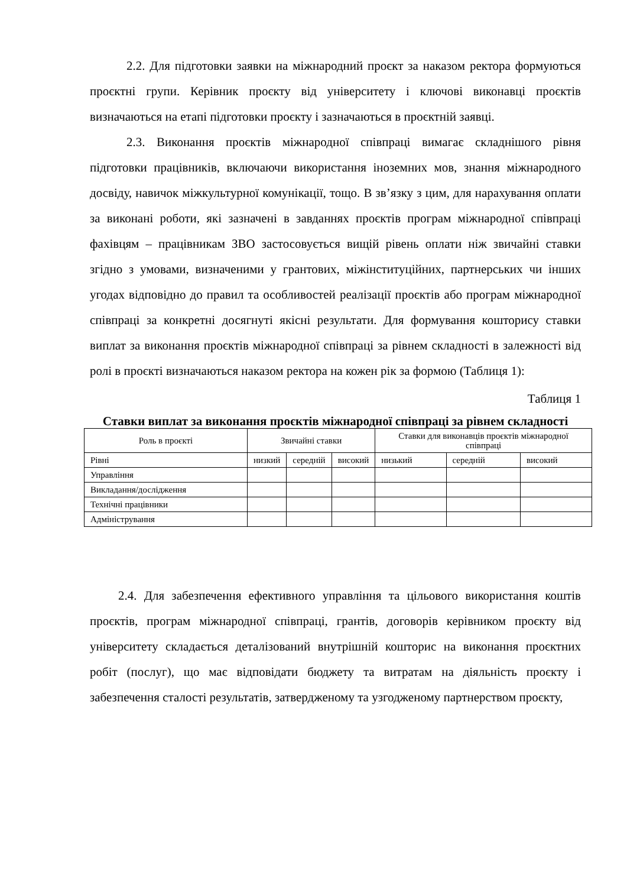2.2. Для підготовки заявки на міжнародний проєкт за наказом ректора формуються проєктні групи. Керівник проєкту від університету і ключові виконавці проєктів визначаються на етапі підготовки проєкту і зазначаються в проєктній заявці.
2.3. Виконання проєктів міжнародної співпраці вимагає складнішого рівня підготовки працівників, включаючи використання іноземних мов, знання міжнародного досвіду, навичок міжкультурної комунікації, тощо. В зв’язку з цим, для нарахування оплати за виконані роботи, які зазначені в завданнях проєктів програм міжнародної співпраці фахівцям – працівникам ЗВО застосовується вищій рівень оплати ніж звичайні ставки згідно з умовами, визначеними у грантових, міжінституційних, партнерських чи інших угодах відповідно до правил та особливостей реалізації проєктів або програм міжнародної співпраці за конкретні досягнуті якісні результати. Для формування кошторису ставки виплат за виконання проєктів міжнародної співпраці за рівнем складності в залежності від ролі в проєкті визначаються наказом ректора на кожен рік за формою (Таблиця 1):
Таблиця 1
Ставки виплат за виконання проєктів міжнародної співпраці за рівнем складності
| Роль в проєкті | Звичайні ставки | | | Ставки для виконавців проєктів міжнародної співпраці | | |
| Рівні | низкий | середній | високий | низький | середній | високий |
| Управління | | | | | | |
| Викладання/дослідження | | | | | | |
| Технічні працівники | | | | | | |
| Адміністрування | | | | | | |
2.4. Для забезпечення ефективного управління та цільового використання коштів проєктів, програм міжнародної співпраці, грантів, договорів керівником проєкту від університету складається деталізований внутрішній кошторис на виконання проєктних робіт (послуг), що має відповідати бюджету та витратам на діяльність проєкту і забезпечення сталості результатів, затвердженому та узгодженому партнерством проєкту,